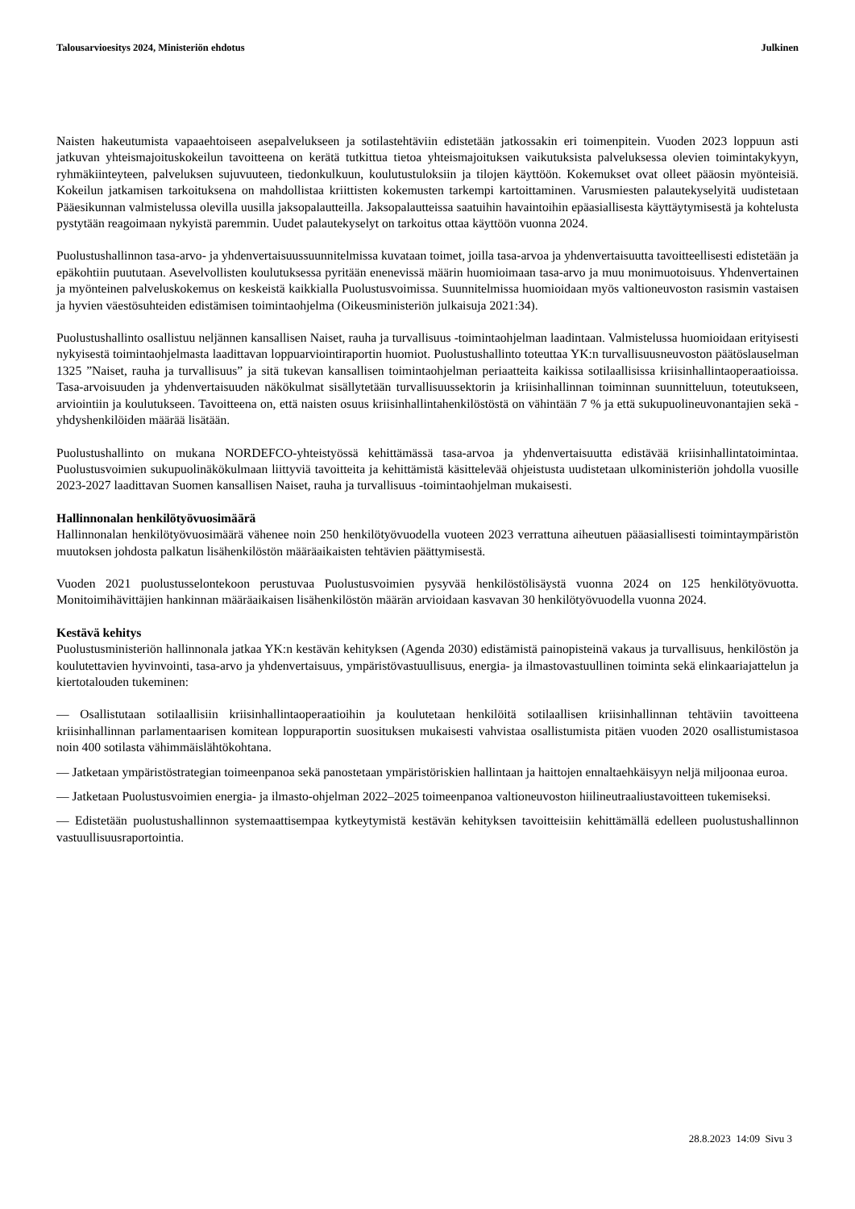Talousarvioesitys 2024, Ministeriön ehdotus Julkinen
Naisten hakeutumista vapaaehtoiseen asepalvelukseen ja sotilastehtäviin edistetään jatkossakin eri toimenpitein. Vuoden 2023 loppuun asti jatkuvan yhteismajoituskokeilun tavoitteena on kerätä tutkittua tietoa yhteismajoituksen vaikutuksista palveluksessa olevien toimintakykyyn, ryhmäkiinteyteen, palveluksen sujuvuuteen, tiedonkulkuun, koulutustuloksiin ja tilojen käyttöön. Kokemukset ovat olleet pääosin myönteisiä. Kokeilun jatkamisen tarkoituksena on mahdollistaa kriittisten kokemusten tarkempi kartoittaminen. Varusmiesten palautekyselyitä uudistetaan Pääesikunnan valmistelussa olevilla uusilla jaksopalautteilla. Jaksopalautteissa saatuihin havaintoihin epäasiallisesta käyttäytymisestä ja kohtelusta pystytään reagoimaan nykyistä paremmin. Uudet palautekyselyt on tarkoitus ottaa käyttöön vuonna 2024.
Puolustushallinnon tasa-arvo- ja yhdenvertaisuussuunnitelmissa kuvataan toimet, joilla tasa-arvoa ja yhdenvertaisuutta tavoitteellisesti edistetään ja epäkohtiin puututaan. Asevelvollisten koulutuksessa pyritään enenevissä määrin huomioimaan tasa-arvo ja muu monimuotoisuus. Yhdenvertainen ja myönteinen palveluskokemus on keskeistä kaikkialla Puolustusvoimissa. Suunnitelmissa huomioidaan myös valtioneuvoston rasismin vastaisen ja hyvien väestösuhteiden edistämisen toimintaohjelma (Oikeusministeriön julkaisuja 2021:34).
Puolustushallinto osallistuu neljännen kansallisen Naiset, rauha ja turvallisuus -toimintaohjelman laadintaan. Valmistelussa huomioidaan erityisesti nykyisestä toimintaohjelmasta laadittavan loppuarviointiraportin huomiot. Puolustushallinto toteuttaa YK:n turvallisuusneuvoston päätöslauselman 1325 ”Naiset, rauha ja turvallisuus” ja sitä tukevan kansallisen toimintaohjelman periaatteita kaikissa sotilaallisissa kriisinhallintaoperaatioissa. Tasa-arvoisuuden ja yhdenvertaisuuden näkökulmat sisällytetään turvallisuussektorin ja kriisinhallinnan toiminnan suunnitteluun, toteutukseen, arviointiin ja koulutukseen. Tavoitteena on, että naisten osuus kriisinhallintahenkilöstöstä on vähintään 7 % ja että sukupuolineuvonantajien sekä -yhdyshenkilöiden määrää lisätään.
Puolustushallinto on mukana NORDEFCO-yhteistyössä kehittämässä tasa-arvoa ja yhdenvertaisuutta edistävää kriisinhallintatoimintaa. Puolustusvoimien sukupuolinäkökulmaan liittyviä tavoitteita ja kehittämistä käsittelevää ohjeistusta uudistetaan ulkoministeriön johdolla vuosille 2023-2027 laadittavan Suomen kansallisen Naiset, rauha ja turvallisuus -toimintaohjelman mukaisesti.
Hallinnonalan henkilötyövuosimäärä
Hallinnonalan henkilötyövuosimäärä vähenee noin 250 henkilötyövuodella vuoteen 2023 verrattuna aiheutuen pääasiallisesti toimintaympäristön muutoksen johdosta palkatun lisähenkilöstön määräaikaisten tehtävien päättymisestä.
Vuoden 2021 puolustusselontekoon perustuvaa Puolustusvoimien pysyvää henkilöstölisäystä vuonna 2024 on 125 henkilötyövuotta. Monitoimihävittäjien hankinnan määräaikaisen lisähenkilöstön määrän arvioidaan kasvavan 30 henkilötyövuodella vuonna 2024.
Kestävä kehitys
Puolustusministeriön hallinnonala jatkaa YK:n kestävän kehityksen (Agenda 2030) edistämistä painopisteinä vakaus ja turvallisuus, henkilöstön ja koulutettavien hyvinvointi, tasa-arvo ja yhdenvertaisuus, ympäristövastuullisuus, energia- ja ilmastovastuullinen toiminta sekä elinkaariajattelun ja kiertotalouden tukeminen:
— Osallistutaan sotilaallisiin kriisinhallintaoperaatioihin ja koulutetaan henkilöitä sotilaallisen kriisinhallinnan tehtäviin tavoitteena kriisinhallinnan parlamentaarisen komitean loppuraportin suosituksen mukaisesti vahvistaa osallistumista pitäen vuoden 2020 osallistumistasoa noin 400 sotilasta vähimmäislähtökohtana.
— Jatketaan ympäristöstrategian toimeenpanoa sekä panostetaan ympäristöriskien hallintaan ja haittojen ennaltaehkäisyyn neljä miljoonaa euroa.
— Jatketaan Puolustusvoimien energia- ja ilmasto-ohjelman 2022–2025 toimeenpanoa valtioneuvoston hiilineutraaliustavoitteen tukemiseksi.
— Edistetään puolustushallinnon systemaattisempaa kytkeytymistä kestävän kehityksen tavoitteisiin kehittämällä edelleen puolustushallinnon vastuullisuusraportointia.
28.8.2023 14:09 Sivu 3